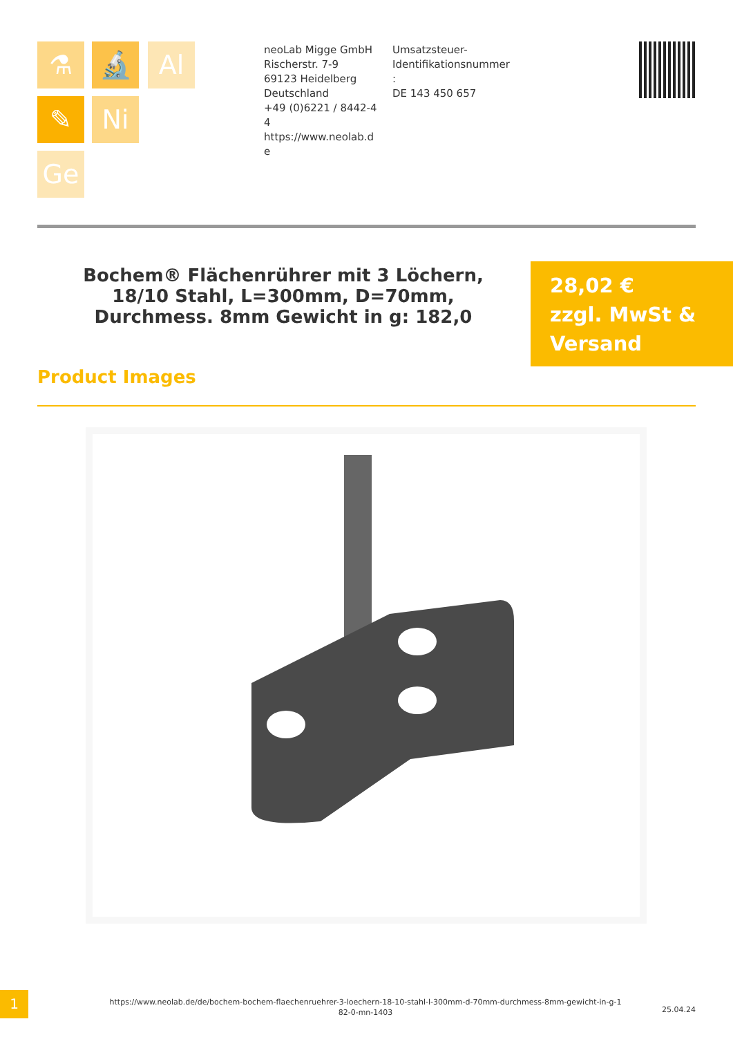⚗ 🔬 Al
✎ Ni
Ge
neoLab Migge GmbH
Rischerstr. 7-9
69123 Heidelberg
Deutschland
+49 (0)6221 / 8442-44
https://www.neolab.de
Umsatzsteuer-
Identifikationsnummer
:
DE 143 450 657
Bochem® Flächenrührer mit 3 Löchern, 18/10 Stahl, L=300mm, D=70mm, Durchmess. 8mm Gewicht in g: 182,0
28,02 €
zzgl. MwSt &
Versand
Product Images
1
https://www.neolab.de/de/bochem-bochem-flaechenruehrer-3-loechern-18-10-stahl-l-300mm-d-70mm-durchmess-8mm-gewicht-in-g-182-0-mn-1403
25.04.24